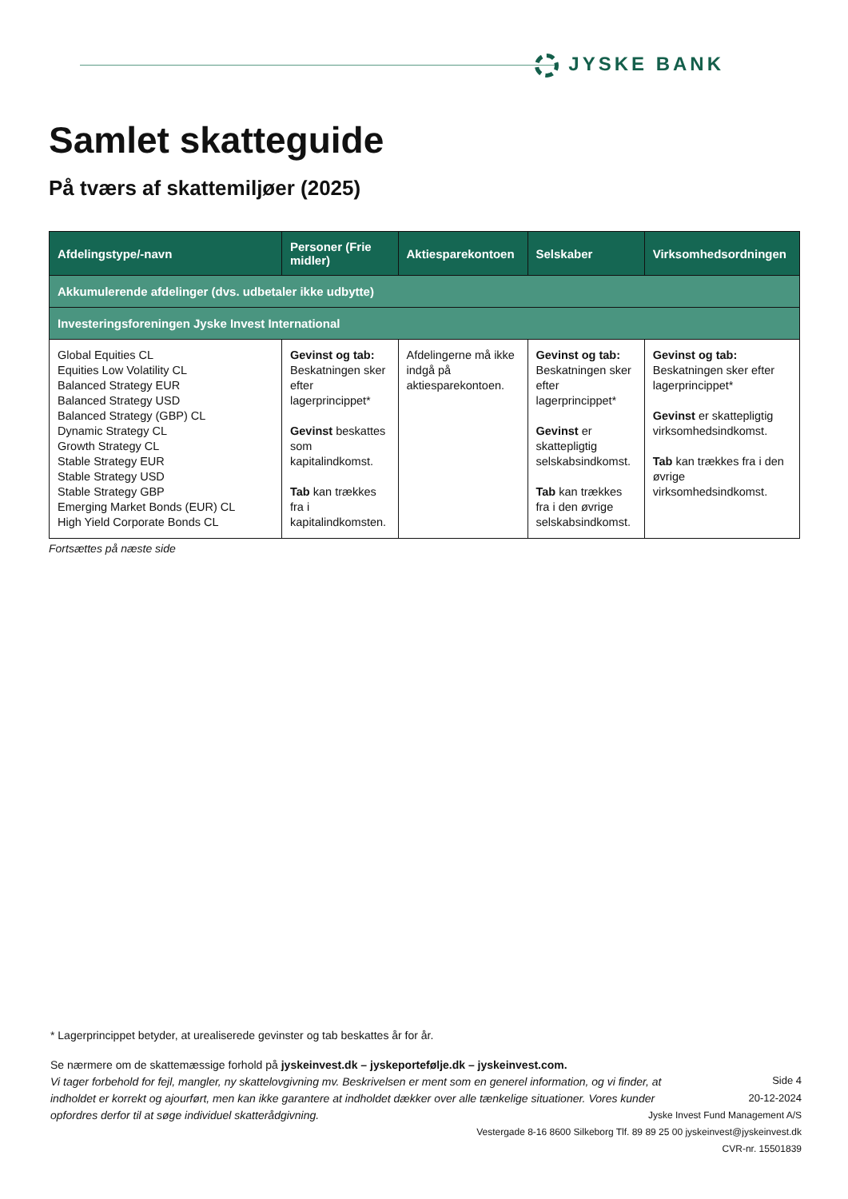JYSKE BANK
Samlet skatteguide
På tværs af skattemiljøer (2025)
| Afdelingstype/-navn | Personer (Frie midler) | Aktiesparekontoen | Selskaber | Virksomhedsordningen |
| --- | --- | --- | --- | --- |
| Akkumulerende afdelinger (dvs. udbetaler ikke udbytte) | | | | |
| Investeringsforeningen Jyske Invest International | | | | |
| Global Equities CL Equities Low Volatility CL Balanced Strategy EUR Balanced Strategy USD Balanced Strategy (GBP) CL Dynamic Strategy CL Growth Strategy CL Stable Strategy EUR Stable Strategy USD Stable Strategy GBP Emerging Market Bonds (EUR) CL High Yield Corporate Bonds CL | Gevinst og tab: Beskatningen sker efter lagerprincippet* Gevinst beskattes som kapitalindkomst. Tab kan trækkes fra i kapitalindkomsten. | Afdelingerne må ikke indgå på aktiesparekontoen. | Gevinst og tab: Beskatningen sker efter lagerprincippet* Gevinst er skattepligtig selskabsindkomst. Tab kan trækkes fra i den øvrige selskabsindkomst. | Gevinst og tab: Beskatningen sker efter lagerprincippet* Gevinst er skattepligtig virksomhedsindkomst. Tab kan trækkes fra i den øvrige virksomhedsindkomst. |
Fortsættes på næste side
* Lagerprincippet betyder, at urealiserede gevinster og tab beskattes år for år.
Se nærmere om de skattemæssige forhold på jyskeinvest.dk – jyskeportefølje.dk – jyskeinvest.com.
Vi tager forbehold for fejl, mangler, ny skattelovgivning mv. Beskrivelsen er ment som en generel information, og vi finder, at indholdet er korrekt og ajourført, men kan ikke garantere at indholdet dækker over alle tænkelige situationer. Vores kunder opfordres derfor til at søge individuel skatterådgivning.
Side 4
20-12-2024
Jyske Invest Fund Management A/S
Vestergade 8-16 8600 Silkeborg Tlf. 89 89 25 00 jyskeinvest@jyskeinvest.dk
CVR-nr. 15501839